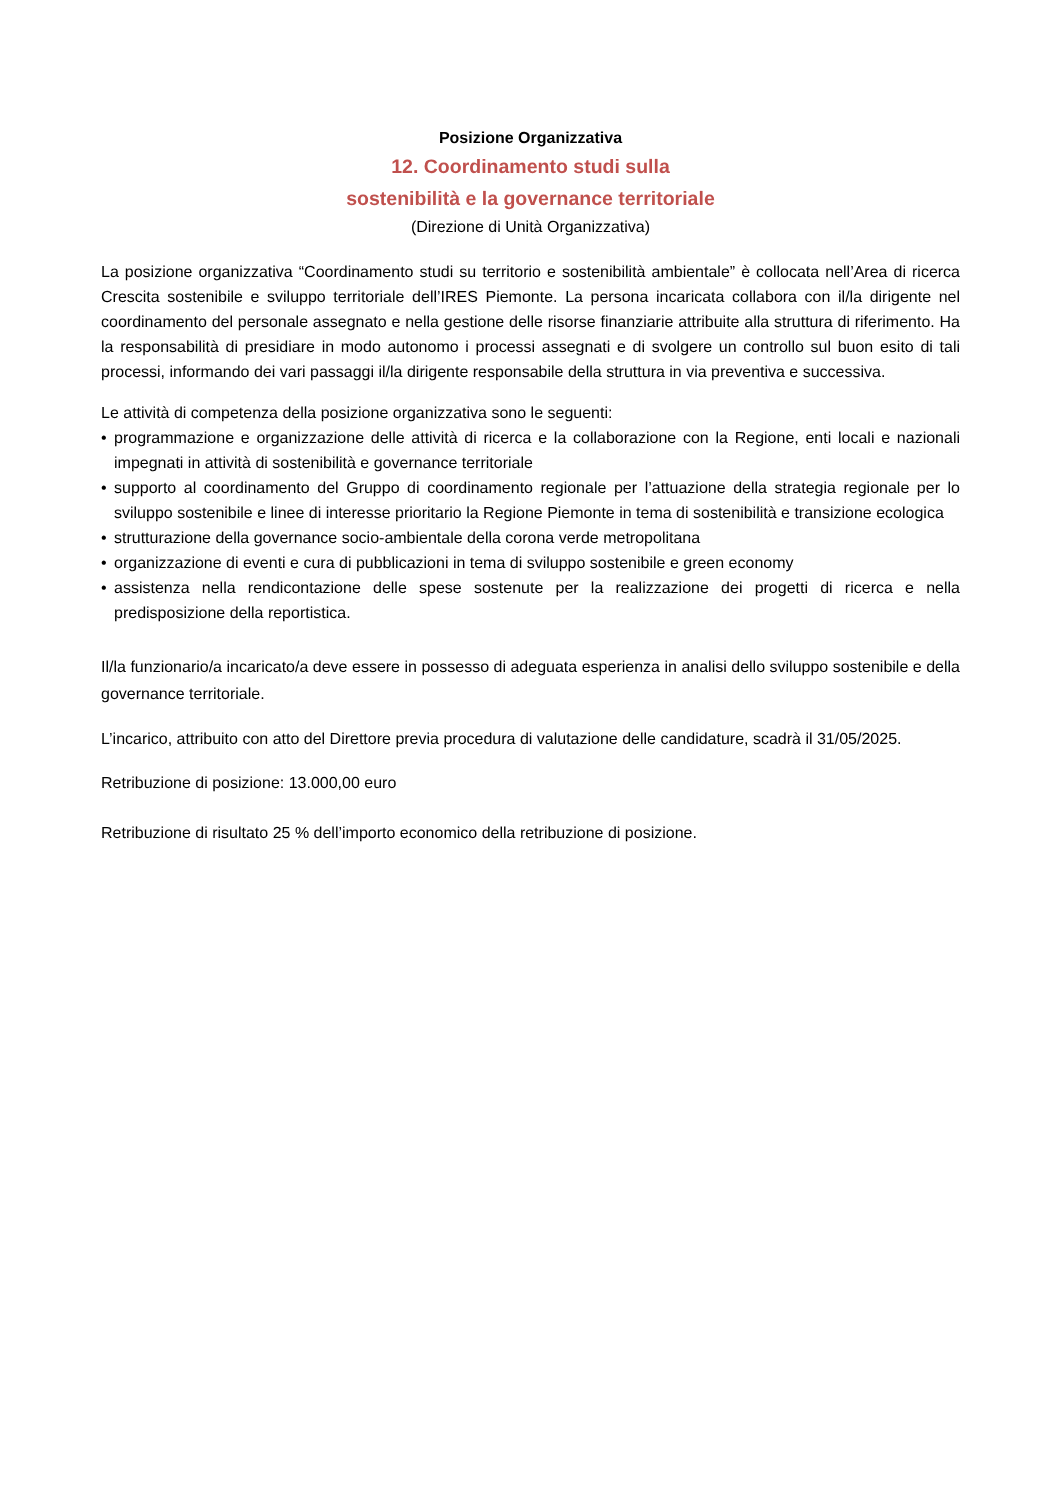Posizione Organizzativa
12. Coordinamento studi sulla
sostenibilità e la governance territoriale
(Direzione di Unità Organizzativa)
La posizione organizzativa “Coordinamento studi su territorio e sostenibilità ambientale” è collocata nell’Area di ricerca Crescita sostenibile e sviluppo territoriale dell’IRES Piemonte. La persona incaricata collabora con il/la dirigente nel coordinamento del personale assegnato e nella gestione delle risorse finanziarie attribuite alla struttura di riferimento. Ha la responsabilità di presidiare in modo autonomo i processi assegnati e di svolgere un controllo sul buon esito di tali processi, informando dei vari passaggi il/la dirigente responsabile della struttura in via preventiva e successiva.
Le attività di competenza della posizione organizzativa sono le seguenti:
• programmazione e organizzazione delle attività di ricerca e la collaborazione con la Regione, enti locali e nazionali impegnati in attività di sostenibilità e governance territoriale
• supporto al coordinamento del Gruppo di coordinamento regionale per l’attuazione della strategia regionale per lo sviluppo sostenibile e linee di interesse prioritario la Regione Piemonte in tema di sostenibilità e transizione ecologica
• strutturazione della governance socio-ambientale della corona verde metropolitana
• organizzazione di eventi e cura di pubblicazioni in tema di sviluppo sostenibile e green economy
• assistenza nella rendicontazione delle spese sostenute per la realizzazione dei progetti di ricerca e nella predisposizione della reportistica.
Il/la funzionario/a incaricato/a deve essere in possesso di adeguata esperienza in analisi dello sviluppo sostenibile e della governance territoriale.
L’incarico, attribuito con atto del Direttore previa procedura di valutazione delle candidature, scadrà il 31/05/2025.
Retribuzione di posizione: 13.000,00 euro
Retribuzione di risultato 25 % dell’importo economico della retribuzione di posizione.